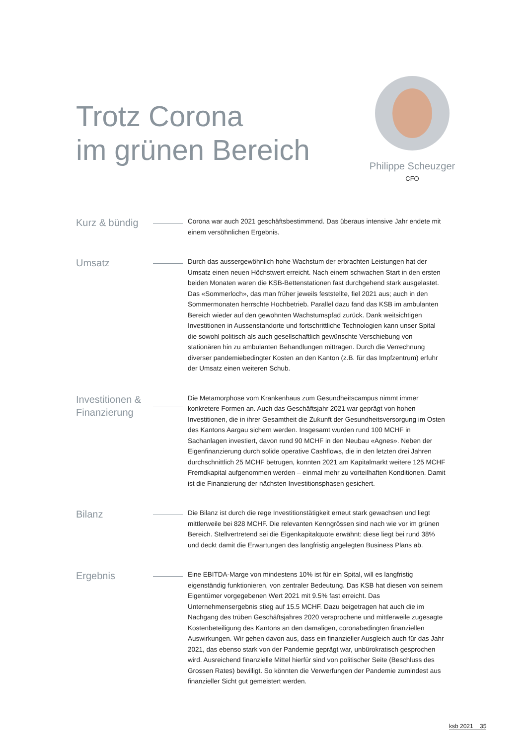Trotz Corona
im grünen Bereich
Philippe Scheuzger
CFO
Kurz & bündig
Corona war auch 2021 geschäftsbestimmend. Das überaus intensive Jahr endete mit einem versöhnlichen Ergebnis.
Umsatz
Durch das aussergewöhnlich hohe Wachstum der erbrachten Leistungen hat der Umsatz einen neuen Höchstwert erreicht. Nach einem schwachen Start in den ersten beiden Monaten waren die KSB-Bettenstationen fast durchgehend stark ausgelastet. Das «Sommerloch», das man früher jeweils feststellte, fiel 2021 aus; auch in den Sommermonaten herrschte Hochbetrieb. Parallel dazu fand das KSB im ambulanten Bereich wieder auf den gewohnten Wachstumspfad zurück. Dank weitsichtigen Investitionen in Aussenstandorte und fortschrittliche Technologien kann unser Spital die sowohl politisch als auch gesellschaftlich gewünschte Verschiebung von stationären hin zu ambulanten Behandlungen mittragen. Durch die Verrechnung diverser pandemiebedingter Kosten an den Kanton (z.B. für das Impfzentrum) erfuhr der Umsatz einen weiteren Schub.
Investitionen & Finanzierung
Die Metamorphose vom Krankenhaus zum Gesundheitscampus nimmt immer konkretere Formen an. Auch das Geschäftsjahr 2021 war geprägt von hohen Investitionen, die in ihrer Gesamtheit die Zukunft der Gesundheitsversorgung im Osten des Kantons Aargau sichern werden. Insgesamt wurden rund 100 MCHF in Sachanlagen investiert, davon rund 90 MCHF in den Neubau «Agnes». Neben der Eigenfinanzierung durch solide operative Cashflows, die in den letzten drei Jahren durchschnittlich 25 MCHF betrugen, konnten 2021 am Kapitalmarkt weitere 125 MCHF Fremdkapital aufgenommen werden – einmal mehr zu vorteilhaften Konditionen. Damit ist die Finanzierung der nächsten Investitionsphasen gesichert.
Bilanz
Die Bilanz ist durch die rege Investitionstätigkeit erneut stark gewachsen und liegt mittlerweile bei 828 MCHF. Die relevanten Kenngrössen sind nach wie vor im grünen Bereich. Stellvertretend sei die Eigenkapitalquote erwähnt: diese liegt bei rund 38% und deckt damit die Erwartungen des langfristig angelegten Business Plans ab.
Ergebnis
Eine EBITDA-Marge von mindestens 10% ist für ein Spital, will es langfristig eigenständig funktionieren, von zentraler Bedeutung. Das KSB hat diesen von seinem Eigentümer vorgegebenen Wert 2021 mit 9.5% fast erreicht. Das Unternehmensergebnis stieg auf 15.5 MCHF. Dazu beigetragen hat auch die im Nachgang des trüben Geschäftsjahres 2020 versprochene und mittlerweile zugesagte Kostenbeteiligung des Kantons an den damaligen, coronabedingten finanziellen Auswirkungen. Wir gehen davon aus, dass ein finanzieller Ausgleich auch für das Jahr 2021, das ebenso stark von der Pandemie geprägt war, unbürokratisch gesprochen wird. Ausreichend finanzielle Mittel hierfür sind von politischer Seite (Beschluss des Grossen Rates) bewilligt. So könnten die Verwerfungen der Pandemie zumindest aus finanzieller Sicht gut gemeistert werden.
ksb 2021 35